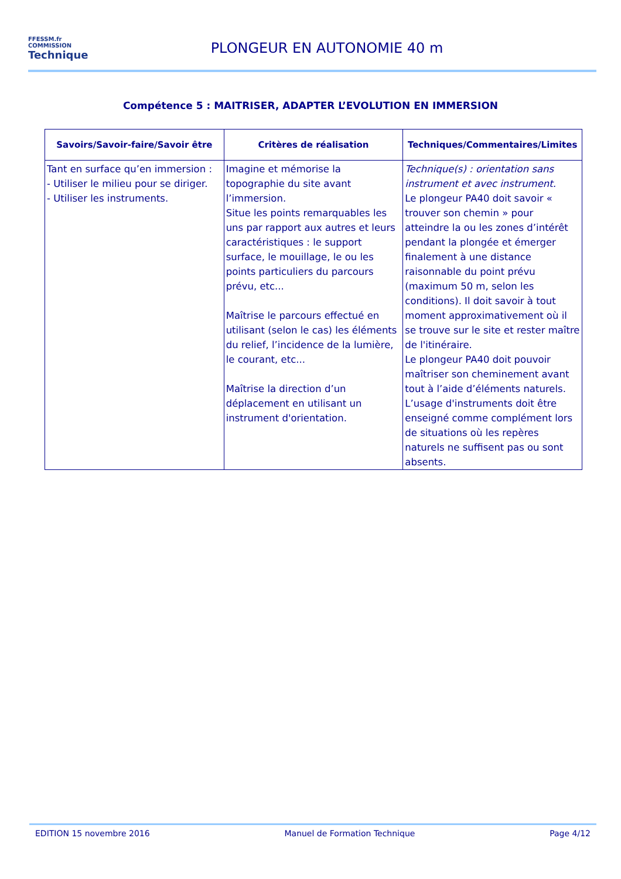FFESSM.fr
COMMISSION
Technique
PLONGEUR EN AUTONOMIE 40 m
Compétence 5 : MAITRISER, ADAPTER L’EVOLUTION EN IMMERSION
| Savoirs/Savoir-faire/Savoir être | Critères de réalisation | Techniques/Commentaires/Limites |
| --- | --- | --- |
| Tant en surface qu’en immersion : - Utiliser le milieu pour se diriger. - Utiliser les instruments. | Imagine et mémorise la topographie du site avant l’immersion. Situe les points remarquables les uns par rapport aux autres et leurs caractéristiques : le support surface, le mouillage, le ou les points particuliers du parcours prévu, etc... Maîtrise le parcours effectué en utilisant (selon le cas) les éléments du relief, l’incidence de la lumière, le courant, etc... Maîtrise la direction d’un déplacement en utilisant un instrument d'orientation. | Technique(s) : orientation sans instrument et avec instrument. Le plongeur PA40 doit savoir « trouver son chemin » pour atteindre la ou les zones d’intérêt pendant la plongée et émerger finalement à une distance raisonnable du point prévu (maximum 50 m, selon les conditions). Il doit savoir à tout moment approximativement où il se trouve sur le site et rester maître de l'itinéraire. Le plongeur PA40 doit pouvoir maîtriser son cheminement avant tout à l’aide d’éléments naturels. L’usage d'instruments doit être enseigné comme complément lors de situations où les repères naturels ne suffisent pas ou sont absents. |
EDITION 15 novembre 2016 Manuel de Formation Technique Page 4/12